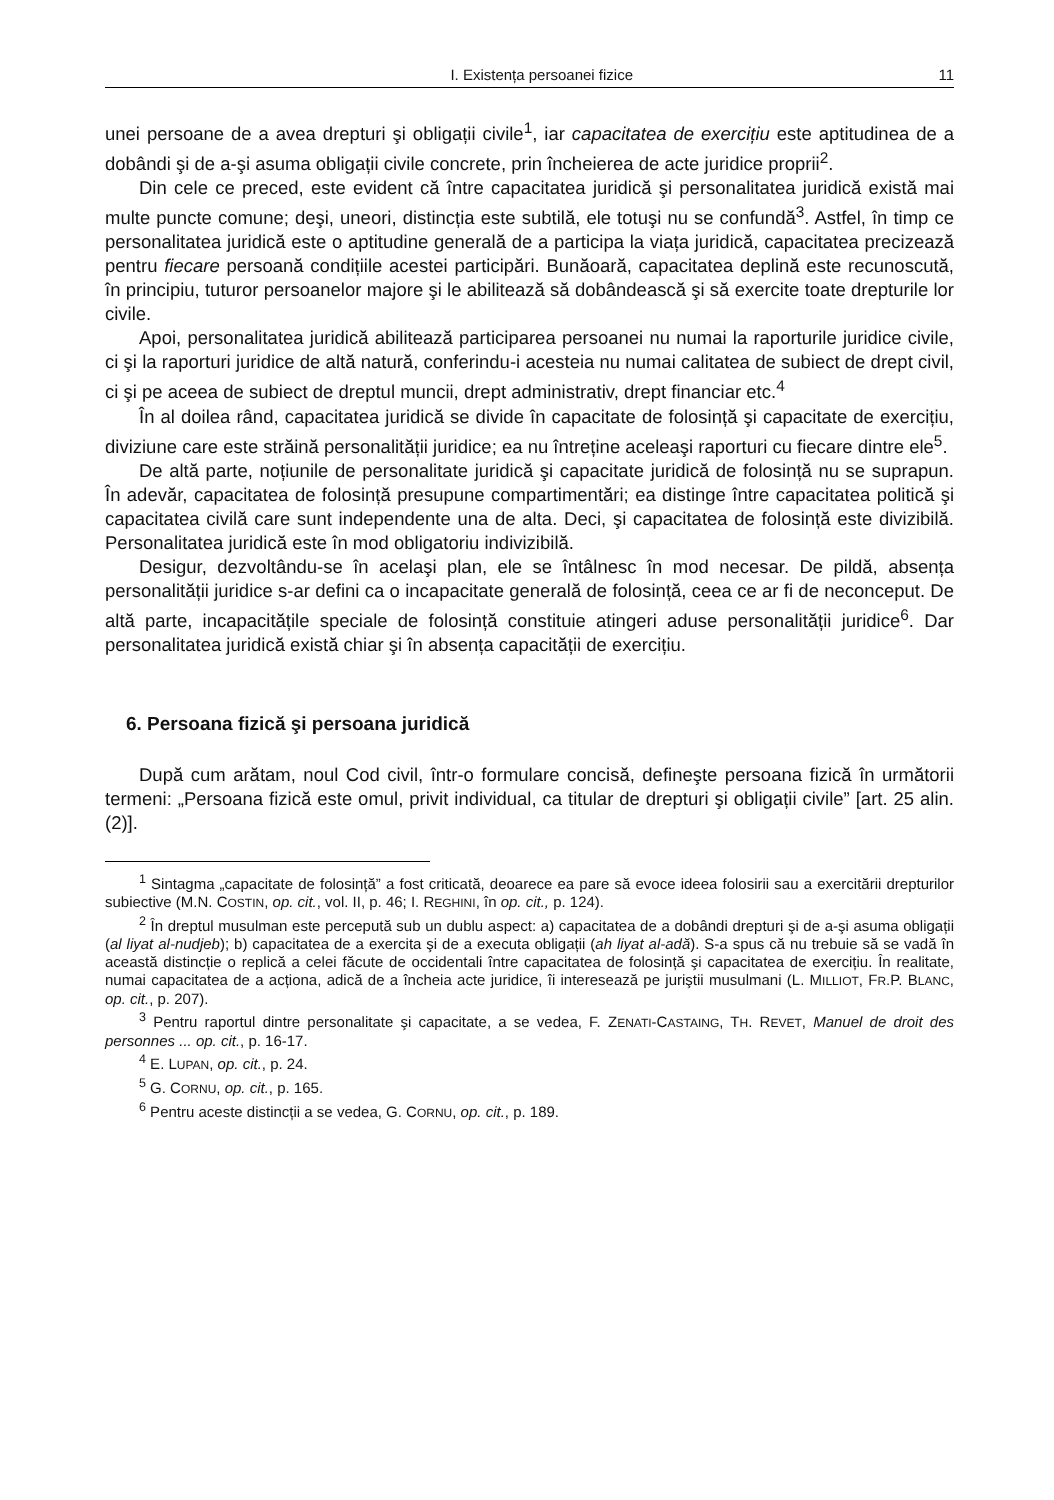I. Existența persoanei fizice 11
unei persoane de a avea drepturi şi obligații civile<sup>1</sup>, iar capacitatea de exercițiu este aptitudinea de a dobândi şi de a-şi asuma obligații civile concrete, prin încheierea de acte juridice proprii<sup>2</sup>.
Din cele ce preced, este evident că între capacitatea juridică şi personalitatea juridică există mai multe puncte comune; deşi, uneori, distincția este subtilă, ele totuşi nu se confundă<sup>3</sup>. Astfel, în timp ce personalitatea juridică este o aptitudine generală de a participa la viața juridică, capacitatea precizează pentru fiecare persoană condițiile acestei participări. Bunăoară, capacitatea deplină este recunoscută, în principiu, tuturor persoanelor majore şi le abilitează să dobândească şi să exercite toate drepturile lor civile.
Apoi, personalitatea juridică abilitează participarea persoanei nu numai la raporturile juridice civile, ci şi la raporturi juridice de altă natură, conferindu-i acesteia nu numai calitatea de subiect de drept civil, ci şi pe aceea de subiect de dreptul muncii, drept administrativ, drept financiar etc.<sup>4</sup>
În al doilea rând, capacitatea juridică se divide în capacitate de folosință şi capacitate de exercițiu, diviziune care este străină personalității juridice; ea nu întreține aceleaşi raporturi cu fiecare dintre ele<sup>5</sup>.
De altă parte, noțiunile de personalitate juridică şi capacitate juridică de folosință nu se suprapun. În adevăr, capacitatea de folosință presupune compartimentări; ea distinge între capacitatea politică şi capacitatea civilă care sunt independente una de alta. Deci, şi capacitatea de folosință este divizibilă. Personalitatea juridică este în mod obligatoriu indivizibilă.
Desigur, dezvoltându-se în acelaşi plan, ele se întâlnesc în mod necesar. De pildă, absența personalității juridice s-ar defini ca o incapacitate generală de folosință, ceea ce ar fi de neconceput. De altă parte, incapacitățile speciale de folosință constituie atingeri aduse personalității juridice<sup>6</sup>. Dar personalitatea juridică există chiar şi în absența capacității de exercițiu.
6. Persoana fizică şi persoana juridică
După cum arătam, noul Cod civil, într-o formulare concisă, defineşte persoana fizică în următorii termeni: „Persoana fizică este omul, privit individual, ca titular de drepturi şi obligații civile” [art. 25 alin. (2)].
<sup>1</sup> Sintagma „capacitate de folosință” a fost criticată, deoarece ea pare să evoce ideea folosirii sau a exercitării drepturilor subiective (M.N. COSTIN, op. cit., vol. II, p. 46; I. REGHINI, în op. cit., p. 124).
<sup>2</sup> În dreptul musulman este percepută sub un dublu aspect: a) capacitatea de a dobândi drepturi şi de a-şi asuma obligații (al liyat al-nudjeb); b) capacitatea de a exercita şi de a executa obligații (ah liyat al-adă). S-a spus că nu trebuie să se vadă în această distincție o replică a celei făcute de occidentali între capacitatea de folosință şi capacitatea de exercițiu. În realitate, numai capacitatea de a acționa, adică de a încheia acte juridice, îi interesează pe juriştii musulmani (L. MILLIOT, FR.P. BLANC, op. cit., p. 207).
<sup>3</sup> Pentru raportul dintre personalitate şi capacitate, a se vedea, F. ZENATI-CASTAING, TH. REVET, Manuel de droit des personnes ... op. cit., p. 16-17.
<sup>4</sup> E. LUPAN, op. cit., p. 24.
<sup>5</sup> G. CORNU, op. cit., p. 165.
<sup>6</sup> Pentru aceste distincții a se vedea, G. CORNU, op. cit., p. 189.